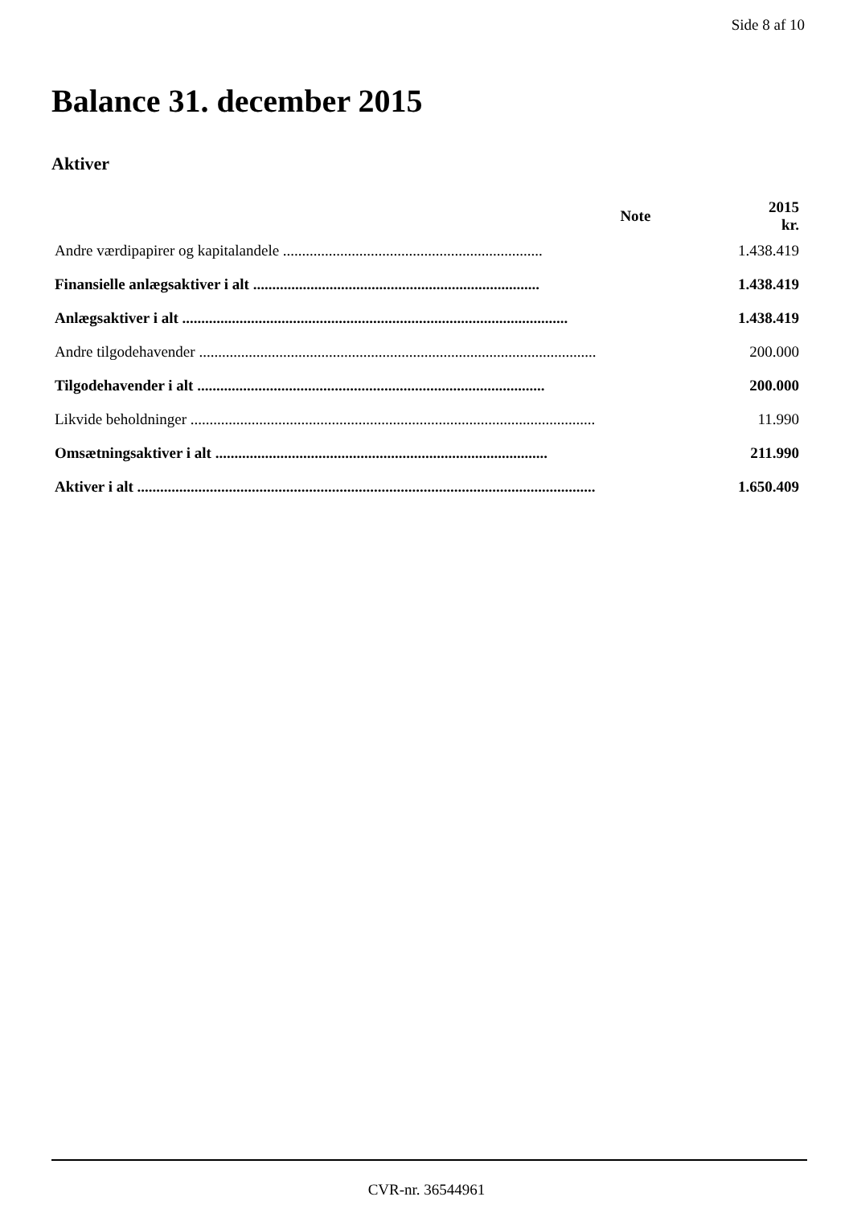Side 8 af 10
Balance 31. december 2015
Aktiver
| | Note | 2015 kr. |
| --- | --- | --- |
| Andre værdipapirer og kapitalandele .................................................................... | | 1.438.419 |
| Finansielle anlægsaktiver i alt ........................................................................... | | 1.438.419 |
| Anlægsaktiver i alt ..................................................................................................... | | 1.438.419 |
| Andre tilgodehavender ........................................................................................................ | | 200.000 |
| Tilgodehavender i alt ........................................................................................... | | 200.000 |
| Likvide beholdninger .......................................................................................................... | | 11.990 |
| Omsætningsaktiver i alt ....................................................................................... | | 211.990 |
| Aktiver i alt ........................................................................................................................ | | 1.650.409 |
CVR-nr. 36544961